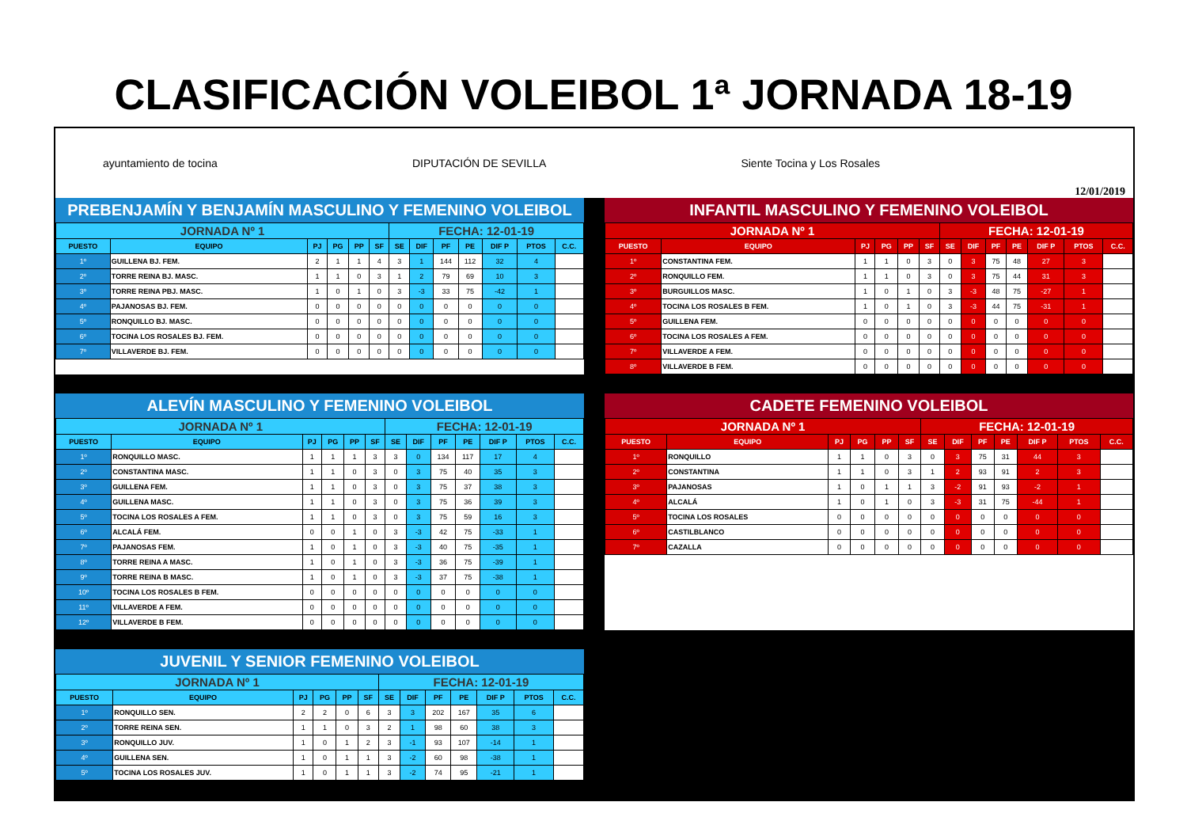CLASIFICACIÓN VOLEIBOL 1ª JORNADA 18-19
ayuntamiento de tocina DIPUTACIÓN DE SEVILLA Siente Tocina y Los Rosales 12/01/2019
PREBENJAMÍN Y BENJAMÍN MASCULINO Y FEMENINO VOLEIBOL
| JORNADA Nº 1 | | | | | | FECHA: 12-01-19 | | | | | | |
| PUESTO | EQUIPO | PJ | PG | PP | SF | SE | DIF | PF | PE | DIF P | PTOS | C.C. |
| 1º | GUILLENA BJ. FEM. | 2 | 1 | 1 | 4 | 3 | 1 | 144 | 112 | 32 | 4 | |
| 2º | TORRE REINA BJ. MASC. | 1 | 1 | 0 | 3 | 1 | 2 | 79 | 69 | 10 | 3 | |
| 3º | TORRE REINA PBJ. MASC. | 1 | 0 | 1 | 0 | 3 | -3 | 33 | 75 | -42 | 1 | |
| 4º | PAJANOSAS BJ. FEM. | 0 | 0 | 0 | 0 | 0 | 0 | 0 | 0 | 0 | 0 | |
| 5º | RONQUILLO BJ. MASC. | 0 | 0 | 0 | 0 | 0 | 0 | 0 | 0 | 0 | 0 | |
| 6º | TOCINA LOS ROSALES BJ. FEM. | 0 | 0 | 0 | 0 | 0 | 0 | 0 | 0 | 0 | 0 | |
| 7º | VILLAVERDE BJ. FEM. | 0 | 0 | 0 | 0 | 0 | 0 | 0 | 0 | 0 | 0 | |
INFANTIL MASCULINO Y FEMENINO VOLEIBOL
| JORNADA Nº 1 | | | | | | FECHA: 12-01-19 | | | | | | |
| PUESTO | EQUIPO | PJ | PG | PP | SF | SE | DIF | PF | PE | DIF P | PTOS | C.C. |
| 1º | CONSTANTINA FEM. | 1 | 1 | 0 | 3 | 0 | 3 | 75 | 48 | 27 | 3 | |
| 2º | RONQUILLO FEM. | 1 | 1 | 0 | 3 | 0 | 3 | 75 | 44 | 31 | 3 | |
| 3º | BURGUILLOS MASC. | 1 | 0 | 1 | 0 | 3 | -3 | 48 | 75 | -27 | 1 | |
| 4º | TOCINA LOS ROSALES B FEM. | 1 | 0 | 1 | 0 | 3 | -3 | 44 | 75 | -31 | 1 | |
| 5º | GUILLENA FEM. | 0 | 0 | 0 | 0 | 0 | 0 | 0 | 0 | 0 | 0 | |
| 6º | TOCINA LOS ROSALES A FEM. | 0 | 0 | 0 | 0 | 0 | 0 | 0 | 0 | 0 | 0 | |
| 7º | VILLAVERDE A FEM. | 0 | 0 | 0 | 0 | 0 | 0 | 0 | 0 | 0 | 0 | |
| 8º | VILLAVERDE B FEM. | 0 | 0 | 0 | 0 | 0 | 0 | 0 | 0 | 0 | 0 | |
ALEVÍN MASCULINO Y FEMENINO VOLEIBOL
| JORNADA Nº 1 | | | | | | FECHA: 12-01-19 | | | | | | |
| PUESTO | EQUIPO | PJ | PG | PP | SF | SE | DIF | PF | PE | DIF P | PTOS | C.C. |
| 1º | RONQUILLO MASC. | 1 | 1 | 1 | 3 | 3 | 0 | 134 | 117 | 17 | 4 | |
| 2º | CONSTANTINA MASC. | 1 | 1 | 0 | 3 | 0 | 3 | 75 | 40 | 35 | 3 | |
| 3º | GUILLENA FEM. | 1 | 1 | 0 | 3 | 0 | 3 | 75 | 37 | 38 | 3 | |
| 4º | GUILLENA MASC. | 1 | 1 | 0 | 3 | 0 | 3 | 75 | 36 | 39 | 3 | |
| 5º | TOCINA LOS ROSALES A FEM. | 1 | 1 | 0 | 3 | 0 | 3 | 75 | 59 | 16 | 3 | |
| 6º | ALCALÁ FEM. | 0 | 0 | 1 | 0 | 3 | -3 | 42 | 75 | -33 | 1 | |
| 7º | PAJANOSAS FEM. | 1 | 0 | 1 | 0 | 3 | -3 | 40 | 75 | -35 | 1 | |
| 8º | TORRE REINA A MASC. | 1 | 0 | 1 | 0 | 3 | -3 | 36 | 75 | -39 | 1 | |
| 9º | TORRE REINA B MASC. | 1 | 0 | 1 | 0 | 3 | -3 | 37 | 75 | -38 | 1 | |
| 10º | TOCINA LOS ROSALES B FEM. | 0 | 0 | 0 | 0 | 0 | 0 | 0 | 0 | 0 | 0 | |
| 11º | VILLAVERDE A FEM. | 0 | 0 | 0 | 0 | 0 | 0 | 0 | 0 | 0 | 0 | |
| 12º | VILLAVERDE B FEM. | 0 | 0 | 0 | 0 | 0 | 0 | 0 | 0 | 0 | 0 | |
CADETE FEMENINO VOLEIBOL
| JORNADA Nº 1 | | | | | | FECHA: 12-01-19 | | | | | | |
| PUESTO | EQUIPO | PJ | PG | PP | SF | SE | DIF | PF | PE | DIF P | PTOS | C.C. |
| 1º | RONQUILLO | 1 | 1 | 0 | 3 | 0 | 3 | 75 | 31 | 44 | 3 | |
| 2º | CONSTANTINA | 1 | 1 | 0 | 3 | 1 | 2 | 93 | 91 | 2 | 3 | |
| 3º | PAJANOSAS | 1 | 0 | 1 | 1 | 3 | -2 | 91 | 93 | -2 | 1 | |
| 4º | ALCALÁ | 1 | 0 | 1 | 0 | 3 | -3 | 31 | 75 | -44 | 1 | |
| 5º | TOCINA LOS ROSALES | 0 | 0 | 0 | 0 | 0 | 0 | 0 | 0 | 0 | 0 | |
| 6º | CASTILBLANCO | 0 | 0 | 0 | 0 | 0 | 0 | 0 | 0 | 0 | 0 | |
| 7º | CAZALLA | 0 | 0 | 0 | 0 | 0 | 0 | 0 | 0 | 0 | 0 | |
JUVENIL Y SENIOR FEMENINO VOLEIBOL
| JORNADA Nº 1 | | | | | | FECHA: 12-01-19 | | | | | | |
| PUESTO | EQUIPO | PJ | PG | PP | SF | SE | DIF | PF | PE | DIF P | PTOS | C.C. |
| 1º | RONQUILLO SEN. | 2 | 2 | 0 | 6 | 3 | 3 | 202 | 167 | 35 | 6 | |
| 2º | TORRE REINA SEN. | 1 | 1 | 0 | 3 | 2 | 1 | 98 | 60 | 38 | 3 | |
| 3º | RONQUILLO JUV. | 1 | 0 | 1 | 2 | 3 | -1 | 93 | 107 | -14 | 1 | |
| 4º | GUILLENA SEN. | 1 | 0 | 1 | 1 | 3 | -2 | 60 | 98 | -38 | 1 | |
| 5º | TOCINA LOS ROSALES JUV. | 1 | 0 | 1 | 1 | 3 | -2 | 74 | 95 | -21 | 1 | |